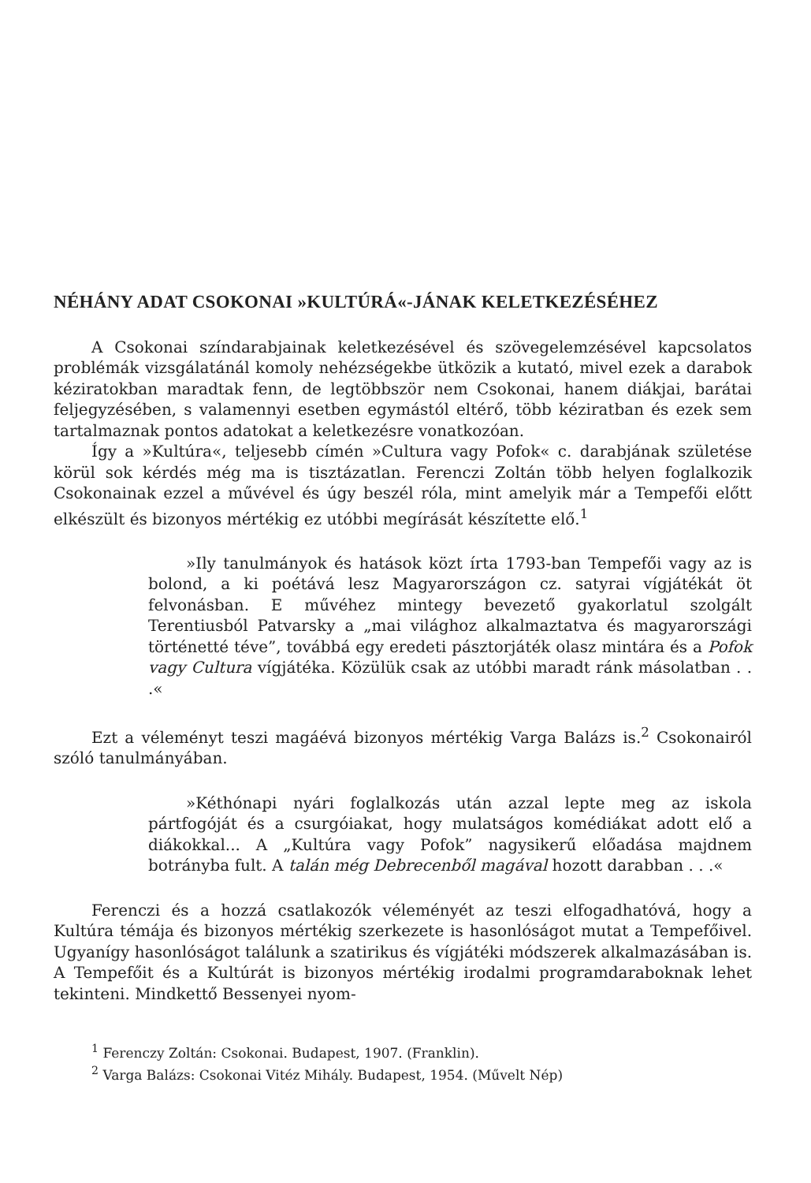NÉHÁNY ADAT CSOKONAI »KULTÚRÁ«-JÁNAK KELETKEZÉSÉHEZ
A Csokonai színdarabjainak keletkezésével és szövegelemzésével kapcsolatos problémák vizsgálatánál komoly nehézségekbe ütközik a kutató, mivel ezek a darabok kéziratokban maradtak fenn, de legtöbbször nem Csokonai, hanem diákjai, barátai feljegyzésében, s valamennyi esetben egymástól eltérő, több kéziratban és ezek sem tartalmaznak pontos adatokat a keletkezésre vonatkozóan.
Így a »Kultúra«, teljesebb címén »Cultura vagy Pofok« c. darabjának születése körül sok kérdés még ma is tisztázatlan. Ferenczi Zoltán több helyen foglalkozik Csokonainak ezzel a művével és úgy beszél róla, mint amelyik már a Tempefői előtt elkészült és bizonyos mértékig ez utóbbi megírását készítette elő.<sup>1</sup>
»Ily tanulmányok és hatások közt írta 1793-ban Tempefői vagy az is bolond, a ki poétává lesz Magyarországon cz. satyrai vígjátékát öt felvonásban. E művéhez mintegy bevezető gyakorlatul szolgált Terentiusból Patvarsky a „mai világhoz alkalmaztatva és magyarországi történetté téve”, továbbá egy eredeti pásztorjáték olasz mintára és a Pofok vagy Cultura vígjátéka. Közülük csak az utóbbi maradt ránk másolatban . . .«
Ezt a véleményt teszi magáévá bizonyos mértékig Varga Balázs is.<sup>2</sup> Csokonairól szóló tanulmányában.
»Kéthónapi nyári foglalkozás után azzal lepte meg az iskola pártfogóját és a csurgóiakat, hogy mulatságos komédiákat adott elő a diákokkal... A „Kultúra vagy Pofok” nagysikerű előadása majdnem botrányba fult. A talán még Debrecenből magával hozott darabban . . .«
Ferenczi és a hozzá csatlakozók véleményét az teszi elfogadhatóvá, hogy a Kultúra témája és bizonyos mértékig szerkezete is hasonlóságot mutat a Tempefőivel. Ugyanígy hasonlóságot találunk a szatirikus és vígjátéki módszerek alkalmazásában is. A Tempefőit és a Kultúrát is bizonyos mértékig irodalmi programdaraboknak lehet tekinteni. Mindkettő Bessenyei nyom-
<sup>1</sup> Ferenczy Zoltán: Csokonai. Budapest, 1907. (Franklin).
<sup>2</sup> Varga Balázs: Csokonai Vitéz Mihály. Budapest, 1954. (Művelt Nép)